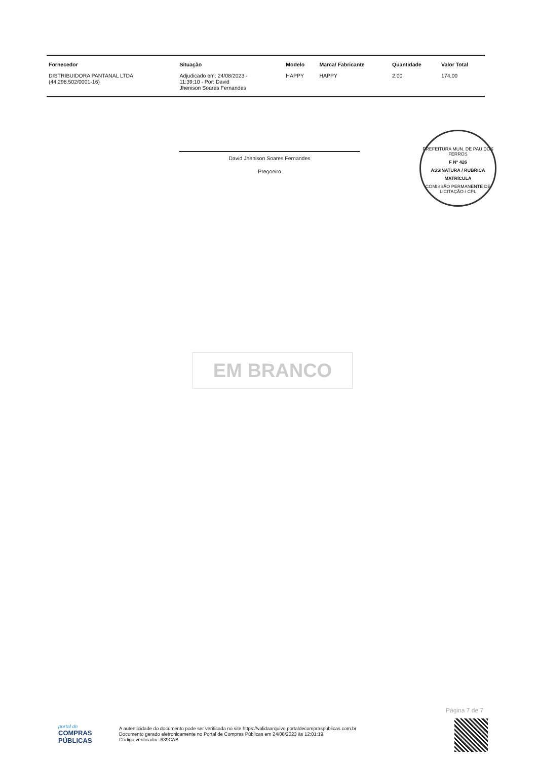| Fornecedor | Situação | Modelo | Marca/ Fabricante | Quantidade | Valor Total |
| --- | --- | --- | --- | --- | --- |
| DISTRIBUIDORA PANTANAL LTDA (44.298.502/0001-16) | Adjudicado em: 24/08/2023 - 11:39:10 - Por: David Jhenison Soares Fernandes | HAPPY | HAPPY | 2,00 | 174,00 |
David Jhenison Soares Fernandes
Pregoeiro
PREFEITURA MUN. DE PAU DOS FERROS
F Nº 426
ASSINATURA / RUBRICA
MATRÍCULA
COMISSÃO PERMANENTE DE LICITAÇÃO / CPL
EM BRANCO
Página 7 de 7
portal de
COMPRAS
PÚBLICAS
A autenticidade do documento pode ser verificada no site https://validaarquivo.portaldecompraspublicas.com.br
Documento gerado eletronicamente no Portal de Compras Públicas em 24/08/2023 às 12:01:19.
Código verificador: 639CAB